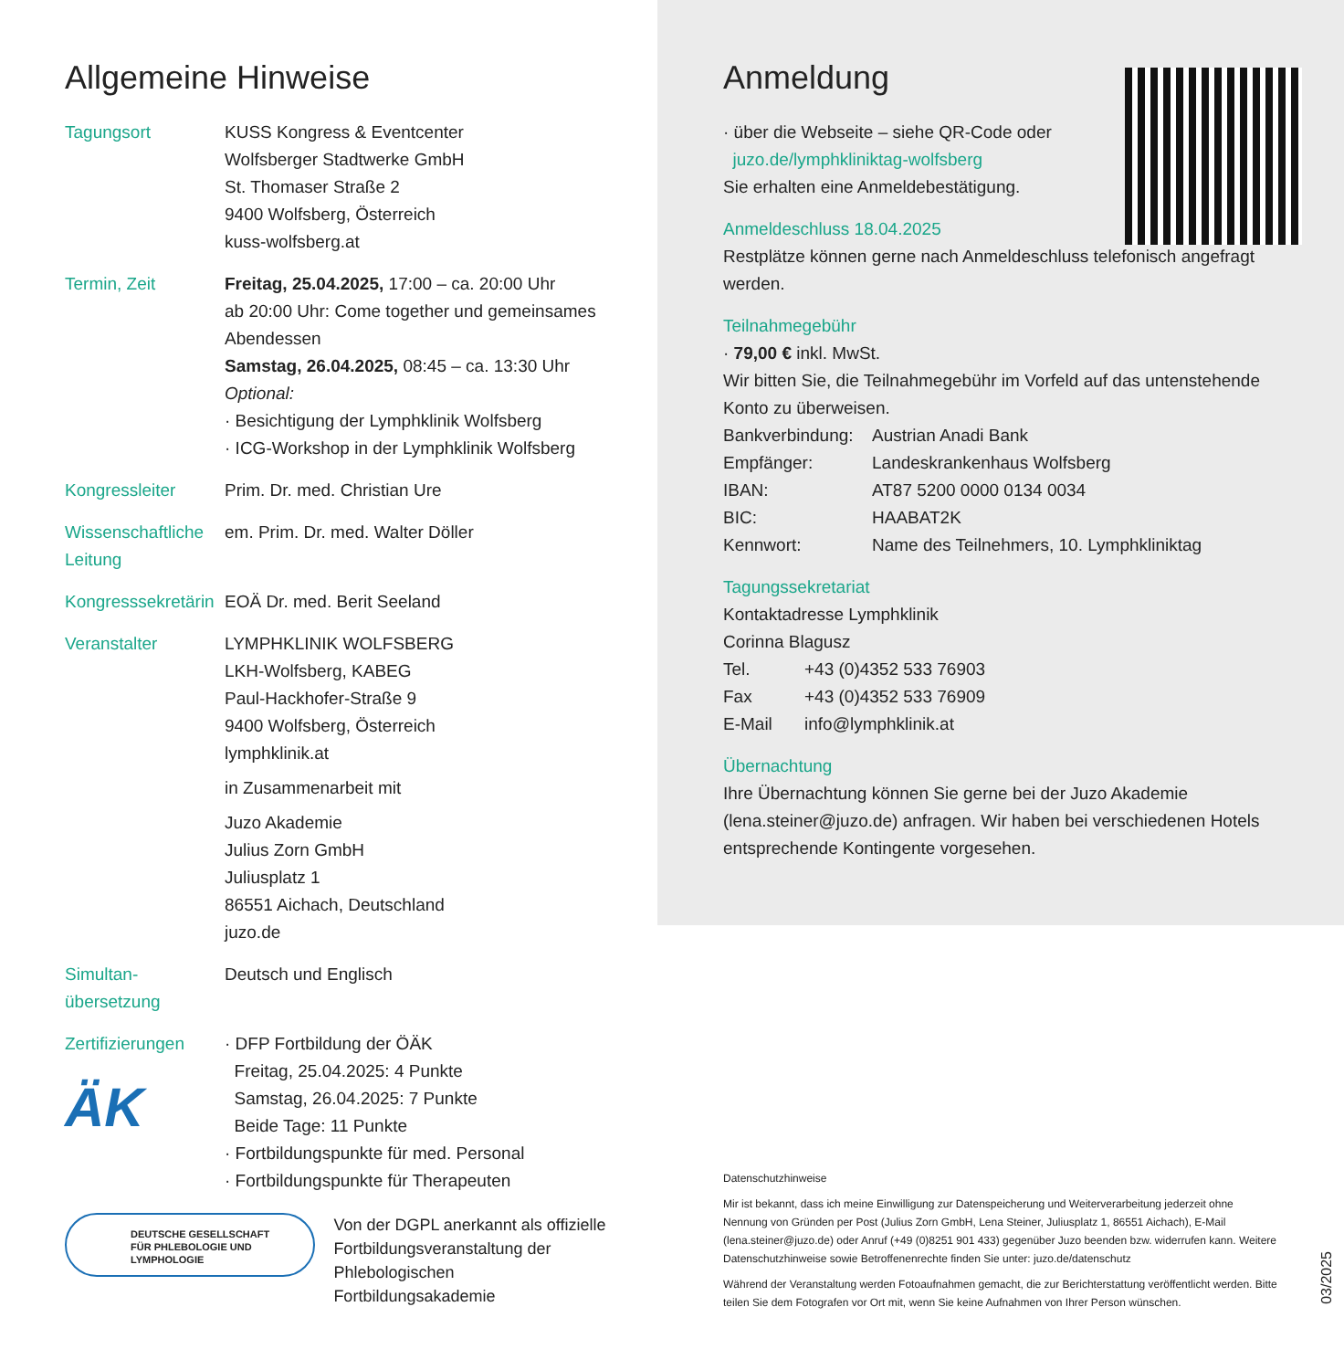Allgemeine Hinweise
| Tagungsort | KUSS Kongress & Eventcenter Wolfsberger Stadtwerke GmbH St. Thomaser Straße 2 9400 Wolfsberg, Österreich kuss-wolfsberg.at |
| Termin, Zeit | Freitag, 25.04.2025, 17:00 – ca. 20:00 Uhr ab 20:00 Uhr: Come together und gemeinsames Abendessen Samstag, 26.04.2025, 08:45 – ca. 13:30 Uhr Optional: · Besichtigung der Lymphklinik Wolfsberg · ICG-Workshop in der Lymphklinik Wolfsberg |
| Kongressleiter | Prim. Dr. med. Christian Ure |
| Wissenschaftliche Leitung | em. Prim. Dr. med. Walter Döller |
| Kongresssekretärin | EOÄ Dr. med. Berit Seeland |
| Veranstalter | LYMPHKLINIK WOLFSBERG LKH-Wolfsberg, KABEG Paul-Hackhofer-Straße 9 9400 Wolfsberg, Österreich lymphklinik.at in Zusammenarbeit mit Juzo Akademie Julius Zorn GmbH Juliusplatz 1 86551 Aichach, Deutschland juzo.de |
| Simultan- übersetzung | Deutsch und Englisch |
| Zertifizierungen ÄK | · DFP Fortbildung der ÖÄK Freitag, 25.04.2025: 4 Punkte Samstag, 26.04.2025: 7 Punkte Beide Tage: 11 Punkte · Fortbildungspunkte für med. Personal · Fortbildungspunkte für Therapeuten |
DEUTSCHE GESELLSCHAFT
FÜR PHLEBOLOGIE UND
LYMPHOLOGIE
Von der DGPL anerkannt als offizielle
Fortbildungsveranstaltung der
Phlebologischen Fortbildungsakademie
Anmeldung
· über die Webseite – siehe QR-Code oder
juzo.de/lymphkliniktag-wolfsberg
Sie erhalten eine Anmeldebestätigung.
Anmeldeschluss 18.04.2025
Restplätze können gerne nach Anmeldeschluss telefonisch angefragt werden.
Teilnahmegebühr
· 79,00 € inkl. MwSt.
Wir bitten Sie, die Teilnahmegebühr im Vorfeld auf das untenstehende Konto zu überweisen.
| Bankverbindung: | Austrian Anadi Bank |
| Empfänger: | Landeskrankenhaus Wolfsberg |
| IBAN: | AT87 5200 0000 0134 0034 |
| BIC: | HAABAT2K |
| Kennwort: | Name des Teilnehmers, 10. Lymphkliniktag |
Tagungssekretariat
Kontaktadresse Lymphklinik
Corinna Blagusz
| Tel. | +43 (0)4352 533 76903 |
| Fax | +43 (0)4352 533 76909 |
| E-Mail | info@lymphklinik.at |
Übernachtung
Ihre Übernachtung können Sie gerne bei der Juzo Akademie (lena.steiner@juzo.de) anfragen. Wir haben bei verschiedenen Hotels entsprechende Kontingente vorgesehen.
Datenschutzhinweise
Mir ist bekannt, dass ich meine Einwilligung zur Datenspeicherung und Weiterverarbeitung jederzeit ohne Nennung von Gründen per Post (Julius Zorn GmbH, Lena Steiner, Juliusplatz 1, 86551 Aichach), E-Mail (lena.steiner@juzo.de) oder Anruf (+49 (0)8251 901 433) gegenüber Juzo beenden bzw. widerrufen kann. Weitere Datenschutzhinweise sowie Betroffenenrechte finden Sie unter: juzo.de/datenschutz
Während der Veranstaltung werden Fotoaufnahmen gemacht, die zur Berichterstattung veröffentlicht werden. Bitte teilen Sie dem Fotografen vor Ort mit, wenn Sie keine Aufnahmen von Ihrer Person wünschen.
03/2025